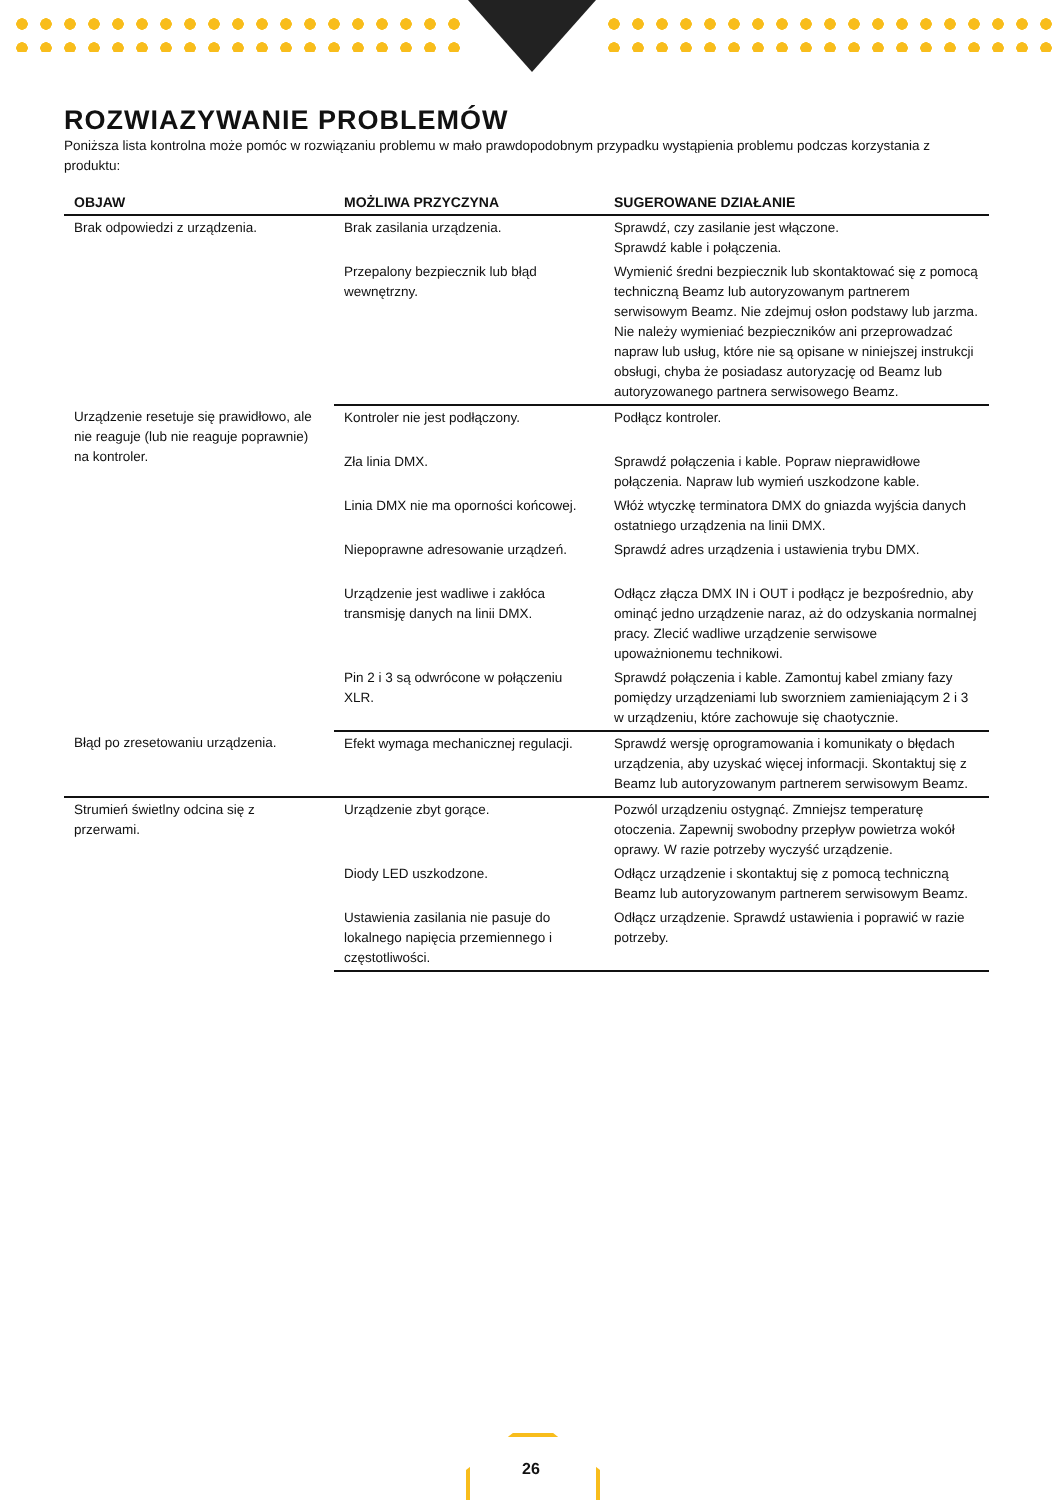ROZWIAZYWANIE PROBLEMÓW
Poniższa lista kontrolna może pomóc w rozwiązaniu problemu w mało prawdopodobnym przypadku wystąpienia problemu podczas korzystania z produktu:
| OBJAW | MOŻLIWA PRZYCZYNA | SUGEROWANE DZIAŁANIE |
| --- | --- | --- |
| Brak odpowiedzi z urządzenia. | Brak zasilania urządzenia. | Sprawdź, czy zasilanie jest włączone. Sprawdź kable i połączenia. |
| | Przepalony bezpiecznik lub błąd wewnętrzny. | Wymienić średni bezpiecznik lub skontaktować się z pomocą techniczną Beamz lub autoryzowanym partnerem serwisowym Beamz. Nie zdejmuj osłon podstawy lub jarzma. Nie należy wymieniać bezpieczników ani przeprowadzać napraw lub usług, które nie są opisane w niniejszej instrukcji obsługi, chyba że posiadasz autoryzację od Beamz lub autoryzowanego partnera serwisowego Beamz. |
| Urządzenie resetuje się prawidłowo, ale nie reaguje (lub nie reaguje poprawnie) na kontroler. | Kontroler nie jest podłączony. | Podłącz kontroler. |
| | Zła linia DMX. | Sprawdź połączenia i kable. Popraw nieprawidłowe połączenia. Napraw lub wymień uszkodzone kable. |
| | Linia DMX nie ma oporności końcowej. | Włóż wtyczkę terminatora DMX do gniazda wyjścia danych ostatniego urządzenia na linii DMX. |
| | Niepoprawne adresowanie urządzeń. | Sprawdź adres urządzenia i ustawienia trybu DMX. |
| | Urządzenie jest wadliwe i zakłóca transmisję danych na linii DMX. | Odłącz złącza DMX IN i OUT i podłącz je bezpośrednio, aby ominąć jedno urządzenie naraz, aż do odzyskania normalnej pracy. Zlecić wadliwe urządzenie serwisowe upoważnionemu technikowi. |
| | Pin 2 i 3 są odwrócone w połączeniu XLR. | Sprawdź połączenia i kable. Zamontuj kabel zmiany fazy pomiędzy urządzeniami lub sworzniem zamieniającym 2 i 3 w urządzeniu, które zachowuje się chaotycznie. |
| Błąd po zresetowaniu urządzenia. | Efekt wymaga mechanicznej regulacji. | Sprawdź wersję oprogramowania i komunikaty o błędach urządzenia, aby uzyskać więcej informacji. Skontaktuj się z Beamz lub autoryzowanym partnerem serwisowym Beamz. |
| Strumień świetlny odcina się z przerwami. | Urządzenie zbyt gorące. | Pozwól urządzeniu ostygnąć. Zmniejsz temperaturę otoczenia. Zapewnij swobodny przepływ powietrza wokół oprawy. W razie potrzeby wyczyść urządzenie. |
| | Diody LED uszkodzone. | Odłącz urządzenie i skontaktuj się z pomocą techniczną Beamz lub autoryzowanym partnerem serwisowym Beamz. |
| | Ustawienia zasilania nie pasuje do lokalnego napięcia przemiennego i częstotliwości. | Odłącz urządzenie. Sprawdź ustawienia i poprawić w razie potrzeby. |
26